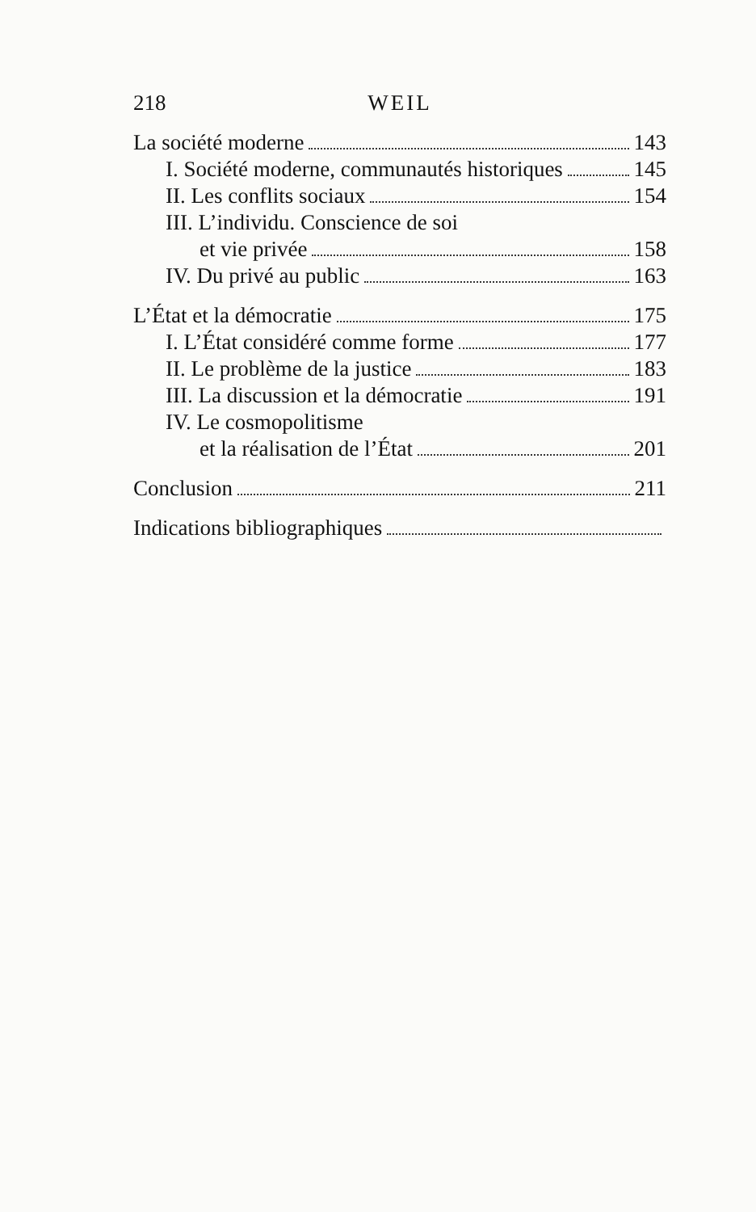218 WEIL
La société moderne 143
I. Société moderne, communautés historiques 145
II. Les conflits sociaux 154
III. L’individu. Conscience de soi
et vie privée 158
IV. Du privé au public 163
L’État et la démocratie 175
I. L’État considéré comme forme 177
II. Le problème de la justice 183
III. La discussion et la démocratie 191
IV. Le cosmopolitisme
et la réalisation de l’État 201
Conclusion 211
Indications bibliographiques